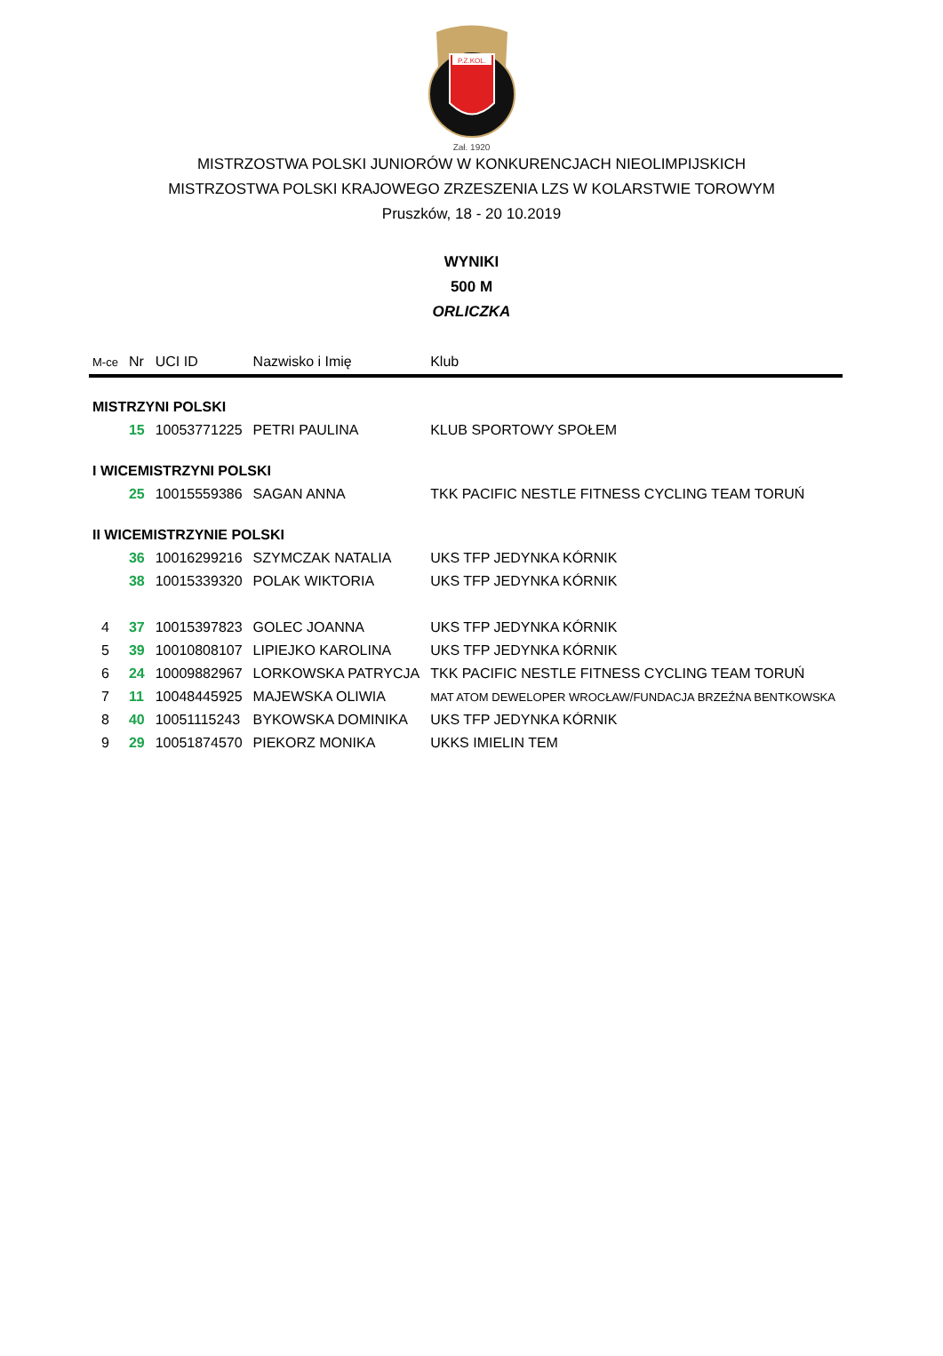P.Z.KOL.
Zał. 1920
MISTRZOSTWA POLSKI JUNIORÓW W KONKURENCJACH NIEOLIMPIJSKICH
MISTRZOSTWA POLSKI KRAJOWEGO ZRZESZENIA LZS W KOLARSTWIE TOROWYM
Pruszków, 18 - 20 10.2019
WYNIKI
500 M
ORLICZKA
| M-ce | Nr | UCI ID | Nazwisko i Imię | Klub |
| --- | --- | --- | --- | --- |
| MISTRZYNI POLSKI | | | | |
| | 15 | 10053771225 | PETRI PAULINA | KLUB SPORTOWY SPOŁEM |
| I WICEMISTRZYNI POLSKI | | | | |
| | 25 | 10015559386 | SAGAN ANNA | TKK PACIFIC NESTLE FITNESS CYCLING TEAM TORUŃ |
| II WICEMISTRZYNIE POLSKI | | | | |
| | 36 | 10016299216 | SZYMCZAK NATALIA | UKS TFP JEDYNKA KÓRNIK |
| | 38 | 10015339320 | POLAK WIKTORIA | UKS TFP JEDYNKA KÓRNIK |
| 4 | 37 | 10015397823 | GOLEC JOANNA | UKS TFP JEDYNKA KÓRNIK |
| 5 | 39 | 10010808107 | LIPIEJKO KAROLINA | UKS TFP JEDYNKA KÓRNIK |
| 6 | 24 | 10009882967 | LORKOWSKA PATRYCJA | TKK PACIFIC NESTLE FITNESS CYCLING TEAM TORUŃ |
| 7 | 11 | 10048445925 | MAJEWSKA OLIWIA | MAT ATOM DEWELOPER WROCŁAW/FUNDACJA BRZEŹNA BENTKOWSKA |
| 8 | 40 | 10051115243 | BYKOWSKA DOMINIKA | UKS TFP JEDYNKA KÓRNIK |
| 9 | 29 | 10051874570 | PIEKORZ MONIKA | UKKS IMIELIN TEM |